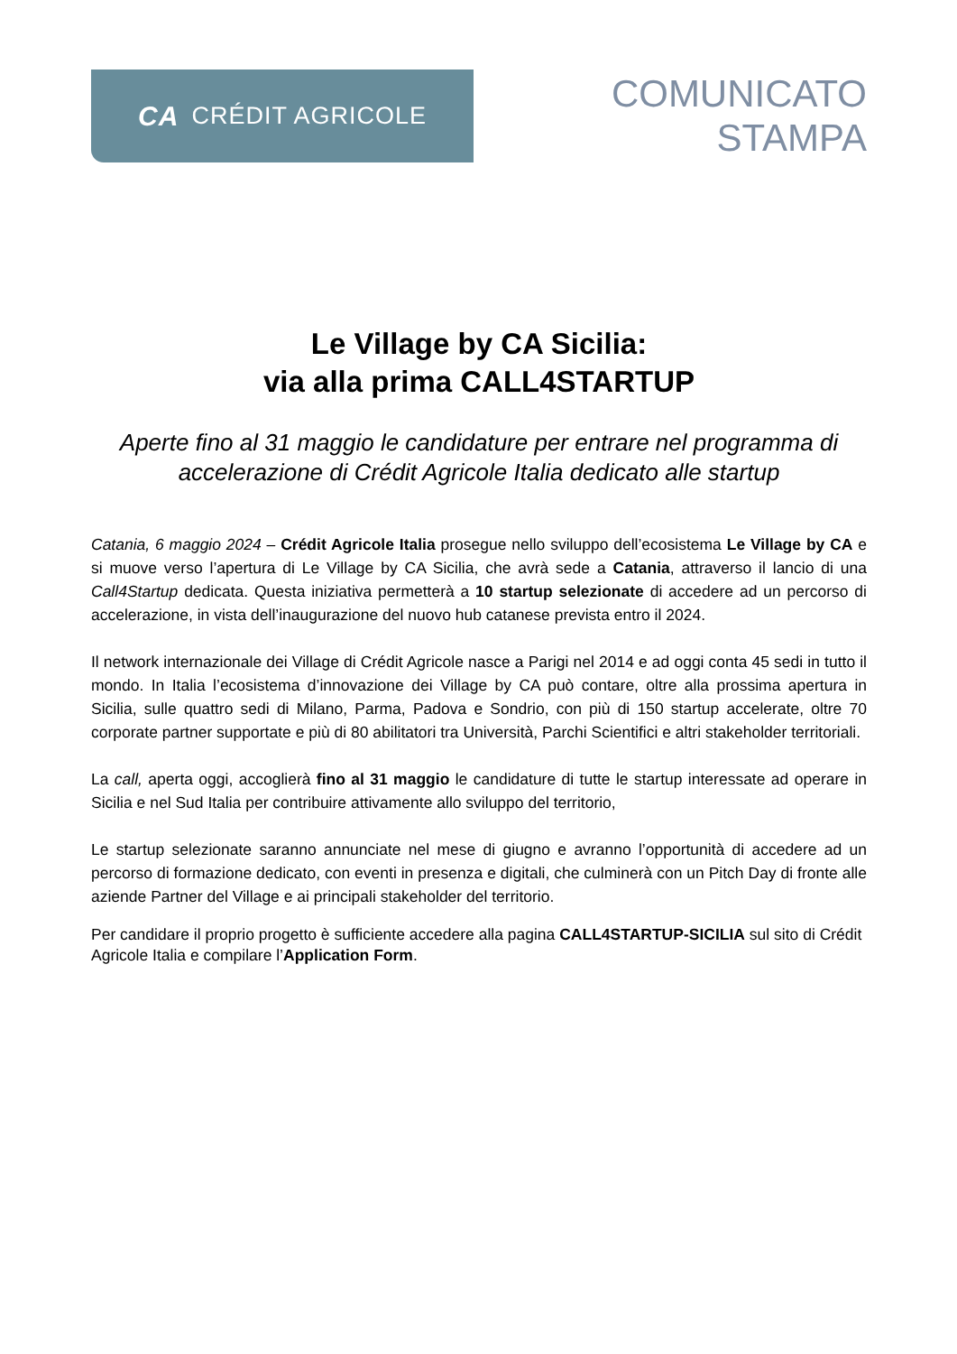CA CRÉDIT AGRICOLE
COMUNICATO
STAMPA
Le Village by CA Sicilia:
via alla prima CALL4STARTUP
Aperte fino al 31 maggio le candidature per entrare nel programma di accelerazione di Crédit Agricole Italia dedicato alle startup
Catania, 6 maggio 2024 – Crédit Agricole Italia prosegue nello sviluppo dell’ecosistema Le Village by CA e si muove verso l’apertura di Le Village by CA Sicilia, che avrà sede a Catania, attraverso il lancio di una Call4Startup dedicata. Questa iniziativa permetterà a 10 startup selezionate di accedere ad un percorso di accelerazione, in vista dell’inaugurazione del nuovo hub catanese prevista entro il 2024.
Il network internazionale dei Village di Crédit Agricole nasce a Parigi nel 2014 e ad oggi conta 45 sedi in tutto il mondo. In Italia l’ecosistema d’innovazione dei Village by CA può contare, oltre alla prossima apertura in Sicilia, sulle quattro sedi di Milano, Parma, Padova e Sondrio, con più di 150 startup accelerate, oltre 70 corporate partner supportate e più di 80 abilitatori tra Università, Parchi Scientifici e altri stakeholder territoriali.
La call, aperta oggi, accoglierà fino al 31 maggio le candidature di tutte le startup interessate ad operare in Sicilia e nel Sud Italia per contribuire attivamente allo sviluppo del territorio,
Le startup selezionate saranno annunciate nel mese di giugno e avranno l’opportunità di accedere ad un percorso di formazione dedicato, con eventi in presenza e digitali, che culminerà con un Pitch Day di fronte alle aziende Partner del Village e ai principali stakeholder del territorio.
Per candidare il proprio progetto è sufficiente accedere alla pagina CALL4STARTUP-SICILIA sul sito di Crédit Agricole Italia e compilare l’Application Form.